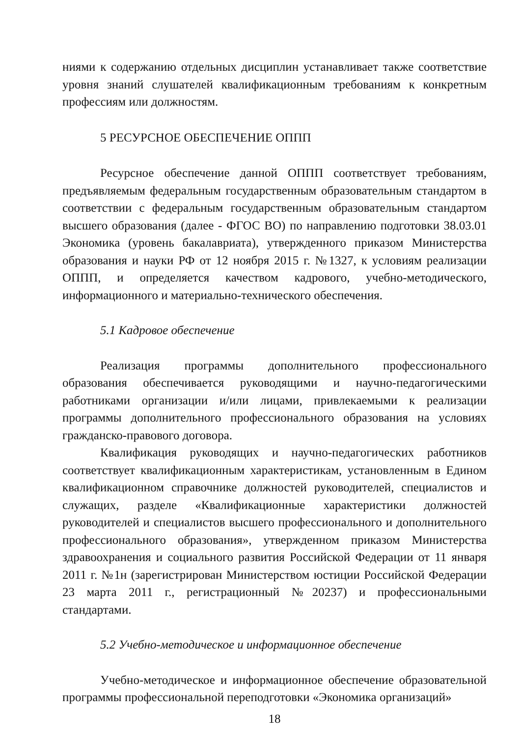ниями к содержанию отдельных дисциплин устанавливает также соответствие уровня знаний слушателей квалификационным требованиям к конкретным профессиям или должностям.
5 РЕСУРСНОЕ ОБЕСПЕЧЕНИЕ ОППП
Ресурсное обеспечение данной ОППП соответствует требованиям, предъявляемым федеральным государственным образовательным стандартом в соответствии с федеральным государственным образовательным стандартом высшего образования (далее - ФГОС ВО) по направлению подготовки 38.03.01 Экономика (уровень бакалавриата), утвержденного приказом Министерства образования и науки РФ от 12 ноября 2015 г. №1327, к условиям реализации ОППП, и определяется качеством кадрового, учебно-методического, информационного и материально-технического обеспечения.
5.1 Кадровое обеспечение
Реализация программы дополнительного профессионального образования обеспечивается руководящими и научно-педагогическими работниками организации и/или лицами, привлекаемыми к реализации программы дополнительного профессионального образования на условиях гражданско-правового договора.
Квалификация руководящих и научно-педагогических работников соответствует квалификационным характеристикам, установленным в Едином квалификационном справочнике должностей руководителей, специалистов и служащих, разделе «Квалификационные характеристики должностей руководителей и специалистов высшего профессионального и дополнительного профессионального образования», утвержденном приказом Министерства здравоохранения и социального развития Российской Федерации от 11 января 2011 г. №1н (зарегистрирован Министерством юстиции Российской Федерации 23 марта 2011 г., регистрационный №20237) и профессиональными стандартами.
5.2 Учебно-методическое и информационное обеспечение
Учебно-методическое и информационное обеспечение образовательной программы профессиональной переподготовки «Экономика организаций»
18